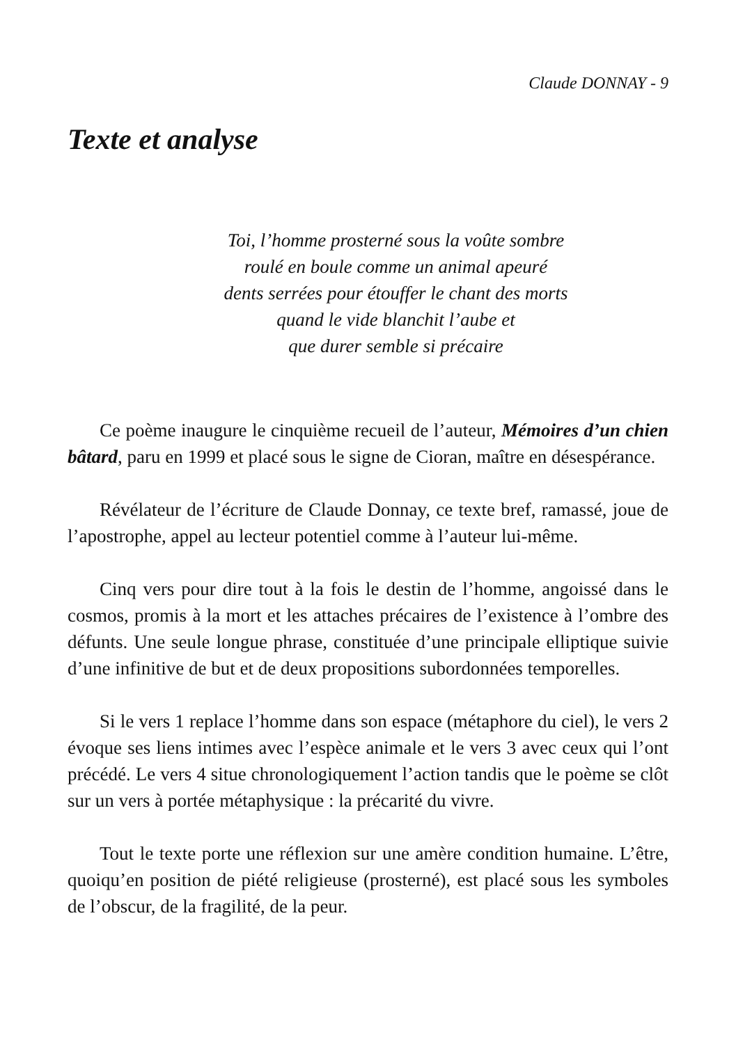Claude DONNAY - 9
Texte et analyse
Toi, l’homme prosterné sous la voûte sombre
roulé en boule comme un animal apeuré
dents serrées pour étouffer le chant des morts
quand le vide blanchit l’aube et
que durer semble si précaire
Ce poème inaugure le cinquième recueil de l’auteur, Mémoires d’un chien bâtard, paru en 1999 et placé sous le signe de Cioran, maître en désespérance.
Révélateur de l’écriture de Claude Donnay, ce texte bref, ramassé, joue de l’apostrophe, appel au lecteur potentiel comme à l’auteur lui-même.
Cinq vers pour dire tout à la fois le destin de l’homme, angoissé dans le cosmos, promis à la mort et les attaches précaires de l’existence à l’ombre des défunts. Une seule longue phrase, constituée d’une principale elliptique suivie d’une infinitive de but et de deux propositions subordonnées temporelles.
Si le vers 1 replace l’homme dans son espace (métaphore du ciel), le vers 2 évoque ses liens intimes avec l’espèce animale et le vers 3 avec ceux qui l’ont précédé. Le vers 4 situe chronologiquement l’action tandis que le poème se clôt sur un vers à portée métaphysique : la précarité du vivre.
Tout le texte porte une réflexion sur une amère condition humaine. L’être, quoiqu’en position de piété religieuse (prosterné), est placé sous les symboles de l’obscur, de la fragilité, de la peur.